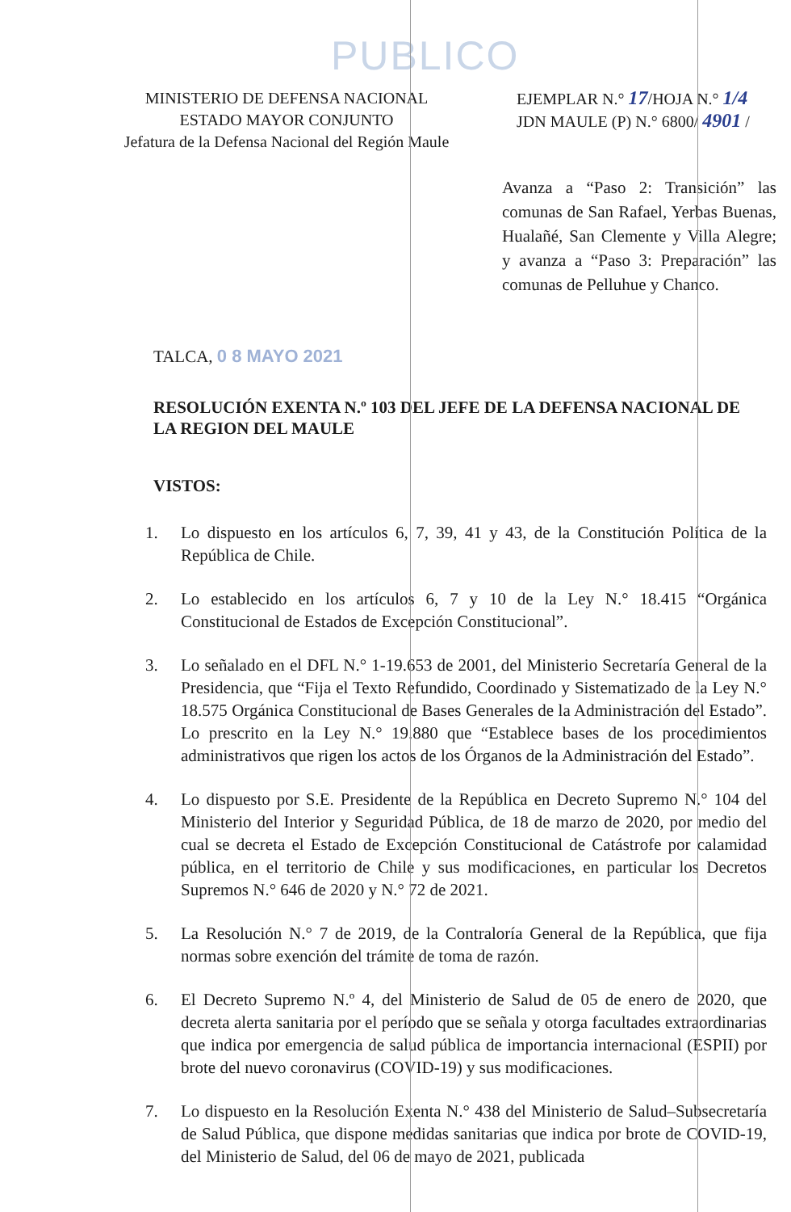PUBLICO
MINISTERIO DE DEFENSA NACIONAL
ESTADO MAYOR CONJUNTO
Jefatura de la Defensa Nacional del Región Maule
EJEMPLAR N.° 17/HOJA N.° 1/4
JDN MAULE (P) N.° 6800/ 4901 /
Avanza a “Paso 2: Transición” las comunas de San Rafael, Yerbas Buenas, Hualañé, San Clemente y Villa Alegre; y avanza a “Paso 3: Preparación” las comunas de Pelluhue y Chanco.
TALCA, 0 8 MAYO 2021
RESOLUCIÓN EXENTA N.º 103 DEL JEFE DE LA DEFENSA NACIONAL DE LA REGION DEL MAULE
VISTOS:
1. Lo dispuesto en los artículos 6, 7, 39, 41 y 43, de la Constitución Política de la República de Chile.
2. Lo establecido en los artículos 6, 7 y 10 de la Ley N.° 18.415 “Orgánica Constitucional de Estados de Excepción Constitucional”.
3. Lo señalado en el DFL N.° 1-19.653 de 2001, del Ministerio Secretaría General de la Presidencia, que “Fija el Texto Refundido, Coordinado y Sistematizado de la Ley N.° 18.575 Orgánica Constitucional de Bases Generales de la Administración del Estado”. Lo prescrito en la Ley N.° 19.880 que “Establece bases de los procedimientos administrativos que rigen los actos de los Órganos de la Administración del Estado”.
4. Lo dispuesto por S.E. Presidente de la República en Decreto Supremo N.° 104 del Ministerio del Interior y Seguridad Pública, de 18 de marzo de 2020, por medio del cual se decreta el Estado de Excepción Constitucional de Catástrofe por calamidad pública, en el territorio de Chile y sus modificaciones, en particular los Decretos Supremos N.° 646 de 2020 y N.° 72 de 2021.
5. La Resolución N.° 7 de 2019, de la Contraloría General de la República, que fija normas sobre exención del trámite de toma de razón.
6. El Decreto Supremo N.º 4, del Ministerio de Salud de 05 de enero de 2020, que decreta alerta sanitaria por el período que se señala y otorga facultades extraordinarias que indica por emergencia de salud pública de importancia internacional (ESPII) por brote del nuevo coronavirus (COVID-19) y sus modificaciones.
7. Lo dispuesto en la Resolución Exenta N.° 438 del Ministerio de Salud–Subsecretaría de Salud Pública, que dispone medidas sanitarias que indica por brote de COVID-19, del Ministerio de Salud, del 06 de mayo de 2021, publicada